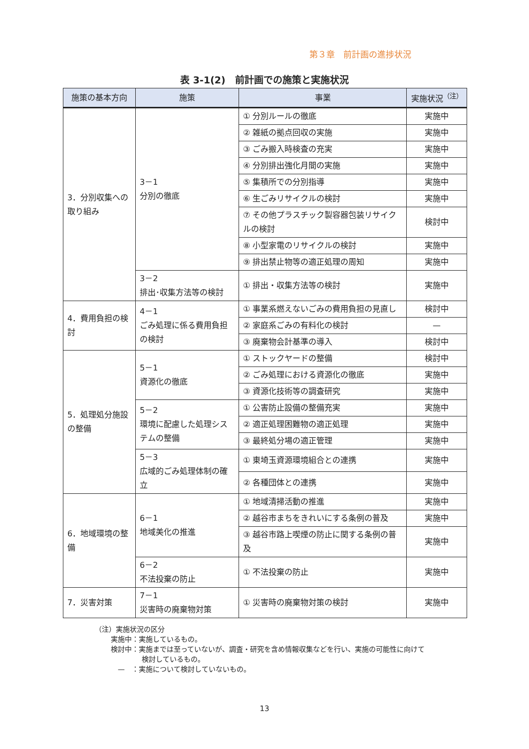第３章　前計画の進捗状況
表 3-1(2)　前計画での施策と実施状況
| 施策の基本方向 | 施策 | 事業 | 実施状況<sup>（注）</sup> |
| --- | --- | --- | --- |
| 3．分別収集への取り組み | 3－1 分別の徹底 | ① 分別ルールの徹底 | 実施中 |
| | | ② 雑紙の拠点回収の実施 | 実施中 |
| | | ③ ごみ搬入時検査の充実 | 実施中 |
| | | ④ 分別排出強化月間の実施 | 実施中 |
| | | ⑤ 集積所での分別指導 | 実施中 |
| | | ⑥ 生ごみリサイクルの検討 | 実施中 |
| | | ⑦ その他プラスチック製容器包装リサイクルの検討 | 検討中 |
| | | ⑧ 小型家電のリサイクルの検討 | 実施中 |
| | | ⑨ 排出禁止物等の適正処理の周知 | 実施中 |
| | 3－2 排出･収集方法等の検討 | ① 排出・収集方法等の検討 | 実施中 |
| 4．費用負担の検討 | 4－1 ごみ処理に係る費用負担の検討 | ① 事業系燃えないごみの費用負担の見直し | 検討中 |
| | | ② 家庭系ごみの有料化の検討 | — |
| | | ③ 廃棄物会計基準の導入 | 検討中 |
| 5．処理処分施設の整備 | 5－1 資源化の徹底 | ① ストックヤードの整備 | 検討中 |
| | | ② ごみ処理における資源化の徹底 | 実施中 |
| | | ③ 資源化技術等の調査研究 | 実施中 |
| | 5－2 環境に配慮した処理システムの整備 | ① 公害防止設備の整備充実 | 実施中 |
| | | ② 適正処理困難物の適正処理 | 実施中 |
| | | ③ 最終処分場の適正管理 | 実施中 |
| | 5－3 広域的ごみ処理体制の確立 | ① 東埼玉資源環境組合との連携 | 実施中 |
| | | ② 各種団体との連携 | 実施中 |
| 6．地域環境の整備 | 6－1 地域美化の推進 | ① 地域清掃活動の推進 | 実施中 |
| | | ② 越谷市まちをきれいにする条例の普及 | 実施中 |
| | | ③ 越谷市路上喫煙の防止に関する条例の普及 | 実施中 |
| | 6－2 不法投棄の防止 | ① 不法投棄の防止 | 実施中 |
| 7．災害対策 | 7－1 災害時の廃棄物対策 | ① 災害時の廃棄物対策の検討 | 実施中 |
（注）実施状況の区分
実施中：実施しているもの。
検討中：実施までは至っていないが、調査・研究を含め情報収集などを行い、実施の可能性に向けて
検討しているもの。
—　：実施について検討していないもの。
13